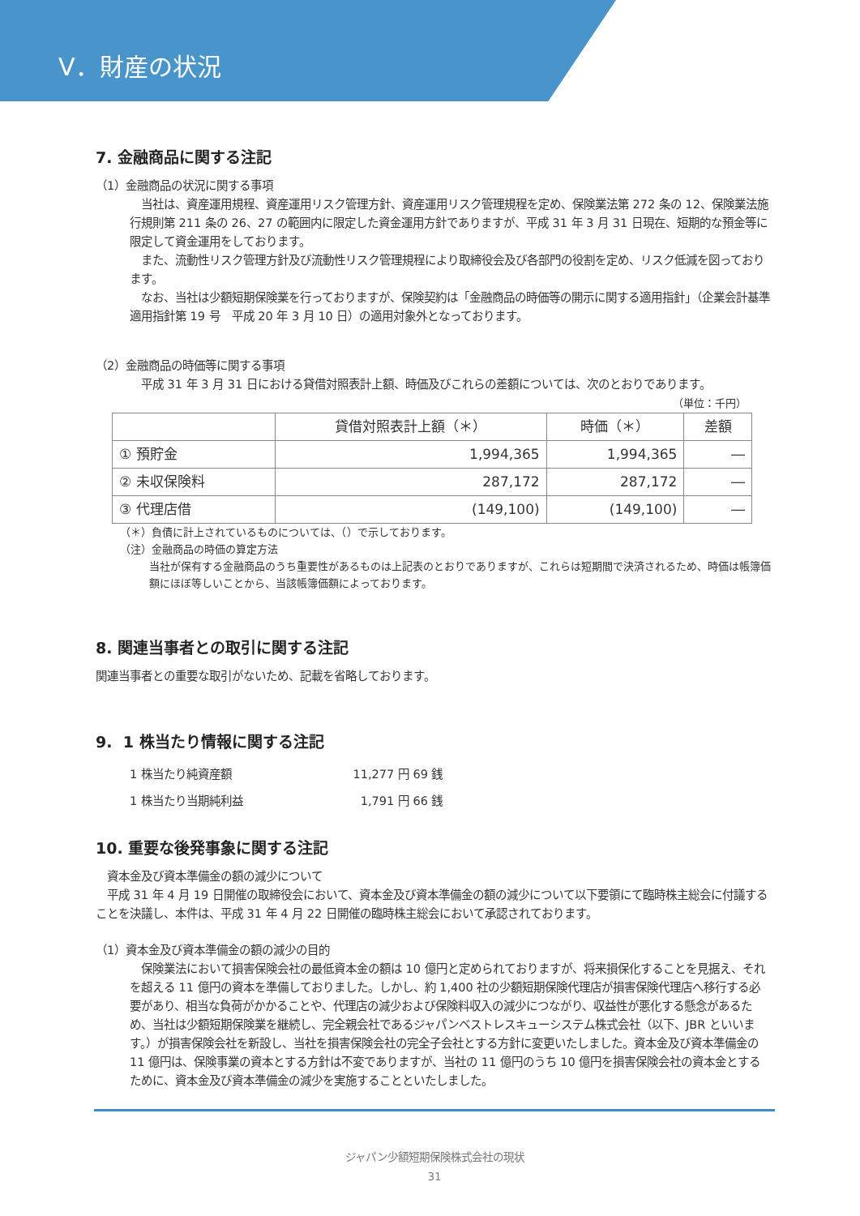Ⅴ．財産の状況
7. 金融商品に関する注記
（1）金融商品の状況に関する事項
　当社は、資産運用規程、資産運用リスク管理方針、資産運用リスク管理規程を定め、保険業法第 272 条の 12、保険業法施行規則第 211 条の 26、27 の範囲内に限定した資金運用方針でありますが、平成 31 年 3 月 31 日現在、短期的な預金等に限定して資金運用をしております。
　また、流動性リスク管理方針及び流動性リスク管理規程により取締役会及び各部門の役割を定め、リスク低減を図っております。
　なお、当社は少額短期保険業を行っておりますが、保険契約は「金融商品の時価等の開示に関する適用指針」（企業会計基準適用指針第 19 号　平成 20 年 3 月 10 日）の適用対象外となっております。
（2）金融商品の時価等に関する事項
　平成 31 年 3 月 31 日における貸借対照表計上額、時価及びこれらの差額については、次のとおりであります。
（単位：千円）
| | 貸借対照表計上額（＊） | 時価（＊） | 差額 |
| --- | --- | --- | --- |
| ① 預貯金 | 1,994,365 | 1,994,365 | ― |
| ② 未収保険料 | 287,172 | 287,172 | ― |
| ③ 代理店借 | (149,100) | (149,100) | ― |
（＊）負債に計上されているものについては、（）で示しております。
（注）金融商品の時価の算定方法
当社が保有する金融商品のうち重要性があるものは上記表のとおりでありますが、これらは短期間で決済されるため、時価は帳簿価額にほぼ等しいことから、当該帳簿価額によっております。
8. 関連当事者との取引に関する注記
関連当事者との重要な取引がないため、記載を省略しております。
9. 1 株当たり情報に関する注記
| 1 株当たり純資産額 | 11,277 円 69 銭 |
| 1 株当たり当期純利益 | 1,791 円 66 銭 |
10. 重要な後発事象に関する注記
　資本金及び資本準備金の額の減少について
　平成 31 年 4 月 19 日開催の取締役会において、資本金及び資本準備金の額の減少について以下要領にて臨時株主総会に付議することを決議し、本件は、平成 31 年 4 月 22 日開催の臨時株主総会において承認されております。
（1）資本金及び資本準備金の額の減少の目的
　保険業法において損害保険会社の最低資本金の額は 10 億円と定められておりますが、将来損保化することを見据え、それを超える 11 億円の資本を準備しておりました。しかし、約 1,400 社の少額短期保険代理店が損害保険代理店へ移行する必要があり、相当な負荷がかかることや、代理店の減少および保険料収入の減少につながり、収益性が悪化する懸念があるため、当社は少額短期保険業を継続し、完全親会社であるジャパンベストレスキューシステム株式会社（以下、JBR といいます。）が損害保険会社を新設し、当社を損害保険会社の完全子会社とする方針に変更いたしました。資本金及び資本準備金の 11 億円は、保険事業の資本とする方針は不変でありますが、当社の 11 億円のうち 10 億円を損害保険会社の資本金とするために、資本金及び資本準備金の減少を実施することといたしました。
ジャパン少額短期保険株式会社の現状
31